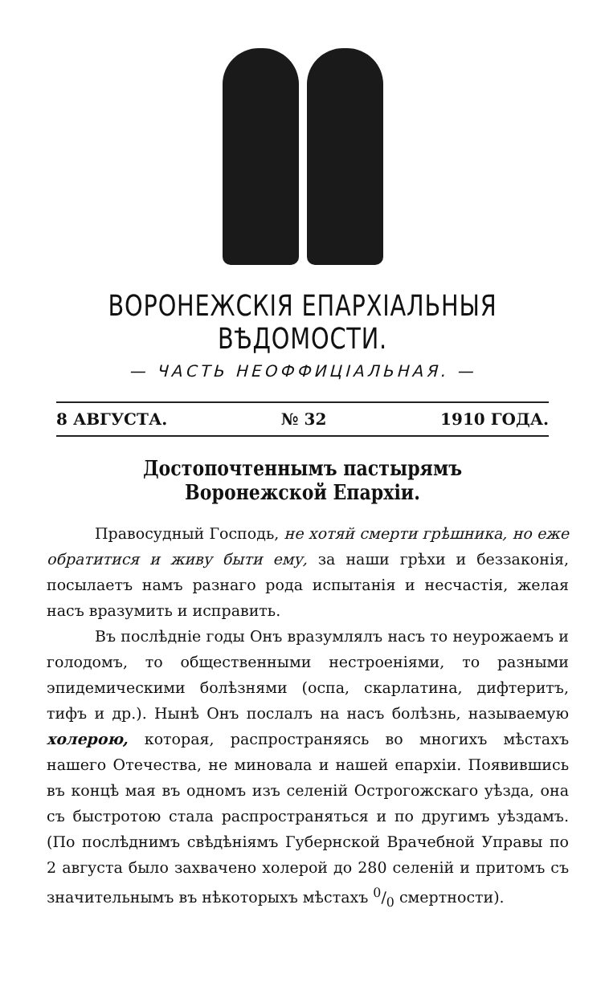ВОРОНЕЖСКІЯ ЕПАРХІАЛЬНЫЯ ВѢДОМОСТИ.
— ЧАСТЬ НЕОФФИЦІАЛЬНАЯ. —
8 АВГУСТА. № 32 1910 ГОДА.
Достопочтеннымъ пастырямъ Воронежской Епархіи.
Правосудный Господь, не хотяй смерти грѣшника, но еже обратитися и живу быти ему, за наши грѣхи и беззаконія, посылаетъ намъ разнаго рода испытанія и несчастія, желая насъ вразумить и исправить.
Въ послѣдніе годы Онъ вразумлялъ насъ то неурожаемъ и голодомъ, то общественными нестроеніями, то разными эпидемическими болѣзнями (оспа, скарлатина, дифтеритъ, тифъ и др.). Нынѣ Онъ послалъ на насъ болѣзнь, называемую холерою, которая, распространяясь во многихъ мѣстахъ нашего Отечества, не миновала и нашей епархіи. Появившись въ концѣ мая въ одномъ изъ селеній Острогожскаго уѣзда, она съ быстротою стала распространяться и по другимъ уѣздамъ. (По послѣднимъ свѣдѣніямъ Губернской Врачебной Управы по 2 августа было захвачено холерой до 280 селеній и притомъ съ значительнымъ въ нѣкоторыхъ мѣстахъ 0/0 смертности).